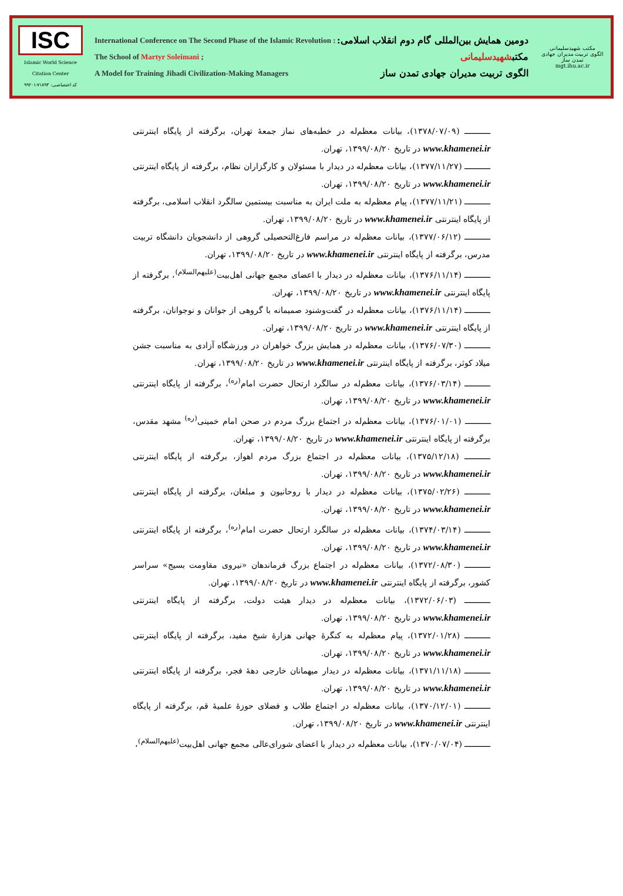ISC
Islamic World Science Citation Center
کد اختصاصی: ۷۱۸۹۳-۹۹۲۰۱
International Conference on The Second Phase of the Islamic Revolution :
The School of Martyr Soleimani ;
A Model for Training Jihadi Civilization-Making Managers
دومین همایش بین‌المللی گام دوم انقلاب اسلامی:
مکتبشهیدسلیمانی
الگوی تربیت مدیران جهادی تمدن ساز
مکتب شهیدسلیمانی
الگوی تربیت مدیران جهادی تمدن ساز
mgt.ihu.ac.ir
ـــــــــــ (۱۳۷۸/۰۷/۰۹)، بیانات معظم‌له در خطبه‌های نماز جمعهٔ تهران، برگرفته از پایگاه اینترنتی www.khamenei.ir در تاریخ ۱۳۹۹/۰۸/۲۰، تهران.
ـــــــــــ (۱۳۷۷/۱۱/۲۷)، بیانات معظم‌له در دیدار با مسئولان و کارگزاران نظام، برگرفته از پایگاه اینترنتی www.khamenei.ir در تاریخ ۱۳۹۹/۰۸/۲۰، تهران.
ـــــــــــ (۱۳۷۷/۱۱/۲۱)، پیام معظم‌له به ملت ایران به مناسبت بیستمین سالگرد انقلاب اسلامی، برگرفته از پایگاه اینترنتی www.khamenei.ir در تاریخ ۱۳۹۹/۰۸/۲۰، تهران.
ـــــــــــ (۱۳۷۷/۰۶/۱۲)، بیانات معظم‌له در مراسم فارغ‌التحصیلی گروهی از دانشجویان دانشگاه تربیت مدرس، برگرفته از پایگاه اینترنتی www.khamenei.ir در تاریخ ۱۳۹۹/۰۸/۲۰، تهران.
ـــــــــــ (۱۳۷۶/۱۱/۱۴)، بیانات معظم‌له در دیدار با اعضای مجمع جهانی اهل‌بیت<sup>(علیهم‌السلام)</sup>، برگرفته از پایگاه اینترنتی www.khamenei.ir در تاریخ ۱۳۹۹/۰۸/۲۰، تهران.
ـــــــــــ (۱۳۷۶/۱۱/۱۴)، بیانات معظم‌له در گفت‌وشنود صمیمانه با گروهی از جوانان و نوجوانان، برگرفته از پایگاه اینترنتی www.khamenei.ir در تاریخ ۱۳۹۹/۰۸/۲۰، تهران.
ـــــــــــ (۱۳۷۶/۰۷/۳۰)، بیانات معظم‌له در همایش بزرگ خواهران در ورزشگاه آزادی به مناسبت جشن میلاد کوثر، برگرفته از پایگاه اینترنتی www.khamenei.ir در تاریخ ۱۳۹۹/۰۸/۲۰، تهران.
ـــــــــــ (۱۳۷۶/۰۳/۱۴)، بیانات معظم‌له در سالگرد ارتحال حضرت امام<sup>(ره)</sup>، برگرفته از پایگاه اینترنتی www.khamenei.ir در تاریخ ۱۳۹۹/۰۸/۲۰، تهران.
ـــــــــــ (۱۳۷۶/۰۱/۰۱)، بیانات معظم‌له در اجتماع بزرگ مردم در صحن امام خمینی<sup>(ره)</sup> مشهد مقدس، برگرفته از پایگاه اینترنتی www.khamenei.ir در تاریخ ۱۳۹۹/۰۸/۲۰، تهران.
ـــــــــــ (۱۳۷۵/۱۲/۱۸)، بیانات معظم‌له در اجتماع بزرگ مردم اهواز، برگرفته از پایگاه اینترنتی www.khamenei.ir در تاریخ ۱۳۹۹/۰۸/۲۰، تهران.
ـــــــــــ (۱۳۷۵/۰۲/۲۶)، بیانات معظم‌له در دیدار با روحانیون و مبلغان، برگرفته از پایگاه اینترنتی www.khamenei.ir در تاریخ ۱۳۹۹/۰۸/۲۰، تهران.
ـــــــــــ (۱۳۷۴/۰۳/۱۴)، بیانات معظم‌له در سالگرد ارتحال حضرت امام<sup>(ره)</sup>، برگرفته از پایگاه اینترنتی www.khamenei.ir در تاریخ ۱۳۹۹/۰۸/۲۰، تهران.
ـــــــــــ (۱۳۷۲/۰۸/۳۰)، بیانات معظم‌له در اجتماع بزرگ فرماندهان «نیروی مقاومت بسیج» سراسر کشور، برگرفته از پایگاه اینترنتی www.khamenei.ir در تاریخ ۱۳۹۹/۰۸/۲۰، تهران.
ـــــــــــ (۱۳۷۲/۰۶/۰۳)، بیانات معظم‌له در دیدار هیئت دولت، برگرفته از پایگاه اینترنتی www.khamenei.ir در تاریخ ۱۳۹۹/۰۸/۲۰، تهران.
ـــــــــــ (۱۳۷۲/۰۱/۲۸)، پیام معظم‌له به کنگرهٔ جهانی هزارهٔ شیخ مفید، برگرفته از پایگاه اینترنتی www.khamenei.ir در تاریخ ۱۳۹۹/۰۸/۲۰، تهران.
ـــــــــــ (۱۳۷۱/۱۱/۱۸)، بیانات معظم‌له در دیدار میهمانان خارجی دههٔ فجر، برگرفته از پایگاه اینترنتی www.khamenei.ir در تاریخ ۱۳۹۹/۰۸/۲۰، تهران.
ـــــــــــ (۱۳۷۰/۱۲/۰۱)، بیانات معظم‌له در اجتماع طلاب و فضلای حوزهٔ علمیهٔ قم، برگرفته از پایگاه اینترنتی www.khamenei.ir در تاریخ ۱۳۹۹/۰۸/۲۰، تهران.
ـــــــــــ (۱۳۷۰/۰۷/۰۴)، بیانات معظم‌له در دیدار با اعضای شورای‌عالی مجمع جهانی اهل‌بیت<sup>(علیهم‌السلام)</sup>،